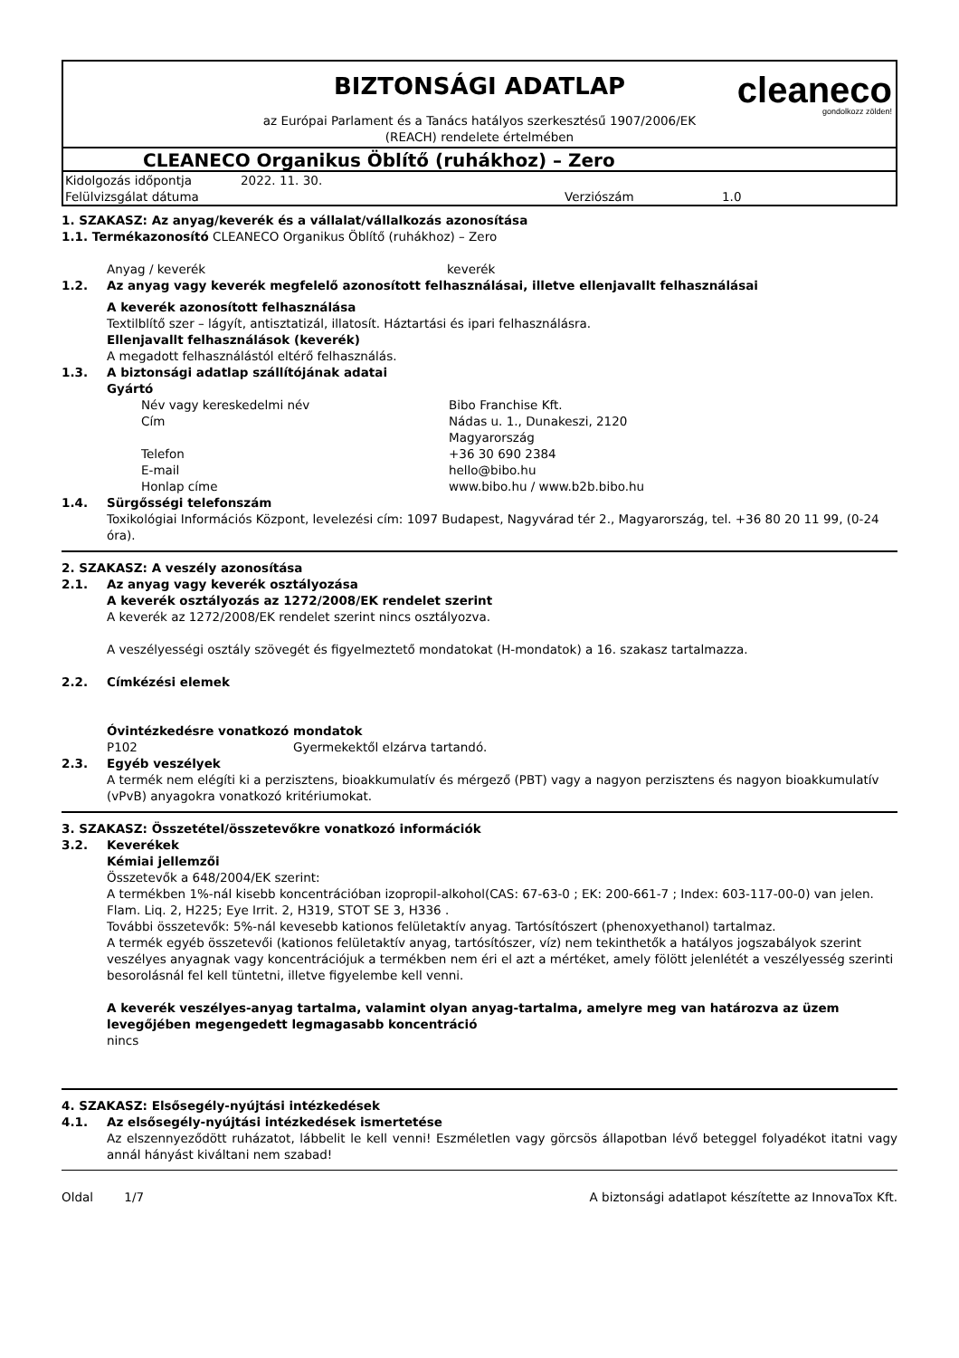cleaneco
gondolkozz zölden!
BIZTONSÁGI ADATLAP
az Európai Parlament és a Tanács hatályos szerkesztésű 1907/2006/EK
(REACH) rendelete értelmében
CLEANECO Organikus Öblítő (ruhákhoz) – Zero
| Kidolgozás időpontja | 2022. 11. 30. | | |
| Felülvizsgálat dátuma | | Verziószám | 1.0 |
1. SZAKASZ: Az anyag/keverék és a vállalat/vállalkozás azonosítása
1.1. Termékazonosító CLEANECO Organikus Öblítő (ruhákhoz) – Zero
Anyag / keverék keverék
1.2. Az anyag vagy keverék megfelelő azonosított felhasználásai, illetve ellenjavallt felhasználásai
A keverék azonosított felhasználása
Textilblítő szer – lágyít, antisztatizál, illatosít. Háztartási és ipari felhasználásra.
Ellenjavallt felhasználások (keverék)
A megadott felhasználástól eltérő felhasználás.
1.3. A biztonsági adatlap szállítójának adatai
Gyártó
Név vagy kereskedelmi név Bibo Franchise Kft.
Cím Nádas u. 1., Dunakeszi, 2120
Magyarország
Telefon +36 30 690 2384
E-mail hello@bibo.hu
Honlap címe www.bibo.hu / www.b2b.bibo.hu
1.4. Sürgősségi telefonszám
Toxikológiai Információs Központ, levelezési cím: 1097 Budapest, Nagyvárad tér 2., Magyarország, tel. +36 80 20 11 99, (0-24 óra).
2. SZAKASZ: A veszély azonosítása
2.1. Az anyag vagy keverék osztályozása
A keverék osztályozás az 1272/2008/EK rendelet szerint
A keverék az 1272/2008/EK rendelet szerint nincs osztályozva.
A veszélyességi osztály szövegét és figyelmeztető mondatokat (H-mondatok) a 16. szakasz tartalmazza.
2.2. Címkézési elemek
Óvintézkedésre vonatkozó mondatok
P102 Gyermekektől elzárva tartandó.
2.3. Egyéb veszélyek
A termék nem elégíti ki a perzisztens, bioakkumulatív és mérgező (PBT) vagy a nagyon perzisztens és nagyon bioakkumulatív (vPvB) anyagokra vonatkozó kritériumokat.
3. SZAKASZ: Összetétel/összetevőkre vonatkozó információk
3.2. Keverékek
Kémiai jellemzői
Összetevők a 648/2004/EK szerint:
A termékben 1%-nál kisebb koncentrációban izopropil-alkohol(CAS: 67-63-0 ; EK: 200-661-7 ; Index: 603-117-00-0) van jelen. Flam. Liq. 2, H225; Eye Irrit. 2, H319, STOT SE 3, H336 .
További összetevők: 5%-nál kevesebb kationos felületaktív anyag. Tartósítószert (phenoxyethanol) tartalmaz.
A termék egyéb összetevői (kationos felületaktív anyag, tartósítószer, víz) nem tekinthetők a hatályos jogszabályok szerint veszélyes anyagnak vagy koncentrációjuk a termékben nem éri el azt a mértéket, amely fölött jelenlétét a veszélyesség szerinti besorolásnál fel kell tüntetni, illetve figyelembe kell venni.
A keverék veszélyes-anyag tartalma, valamint olyan anyag-tartalma, amelyre meg van határozva az üzem levegőjében megengedett legmagasabb koncentráció
nincs
4. SZAKASZ: Elsősegély-nyújtási intézkedések
4.1. Az elsősegély-nyújtási intézkedések ismertetése
Az elszennyeződött ruházatot, lábbelit le kell venni! Eszméletlen vagy görcsös állapotban lévő beteggel folyadékot itatni vagy annál hányást kiváltani nem szabad!
Oldal 1/7 A biztonsági adatlapot készítette az InnovaTox Kft.